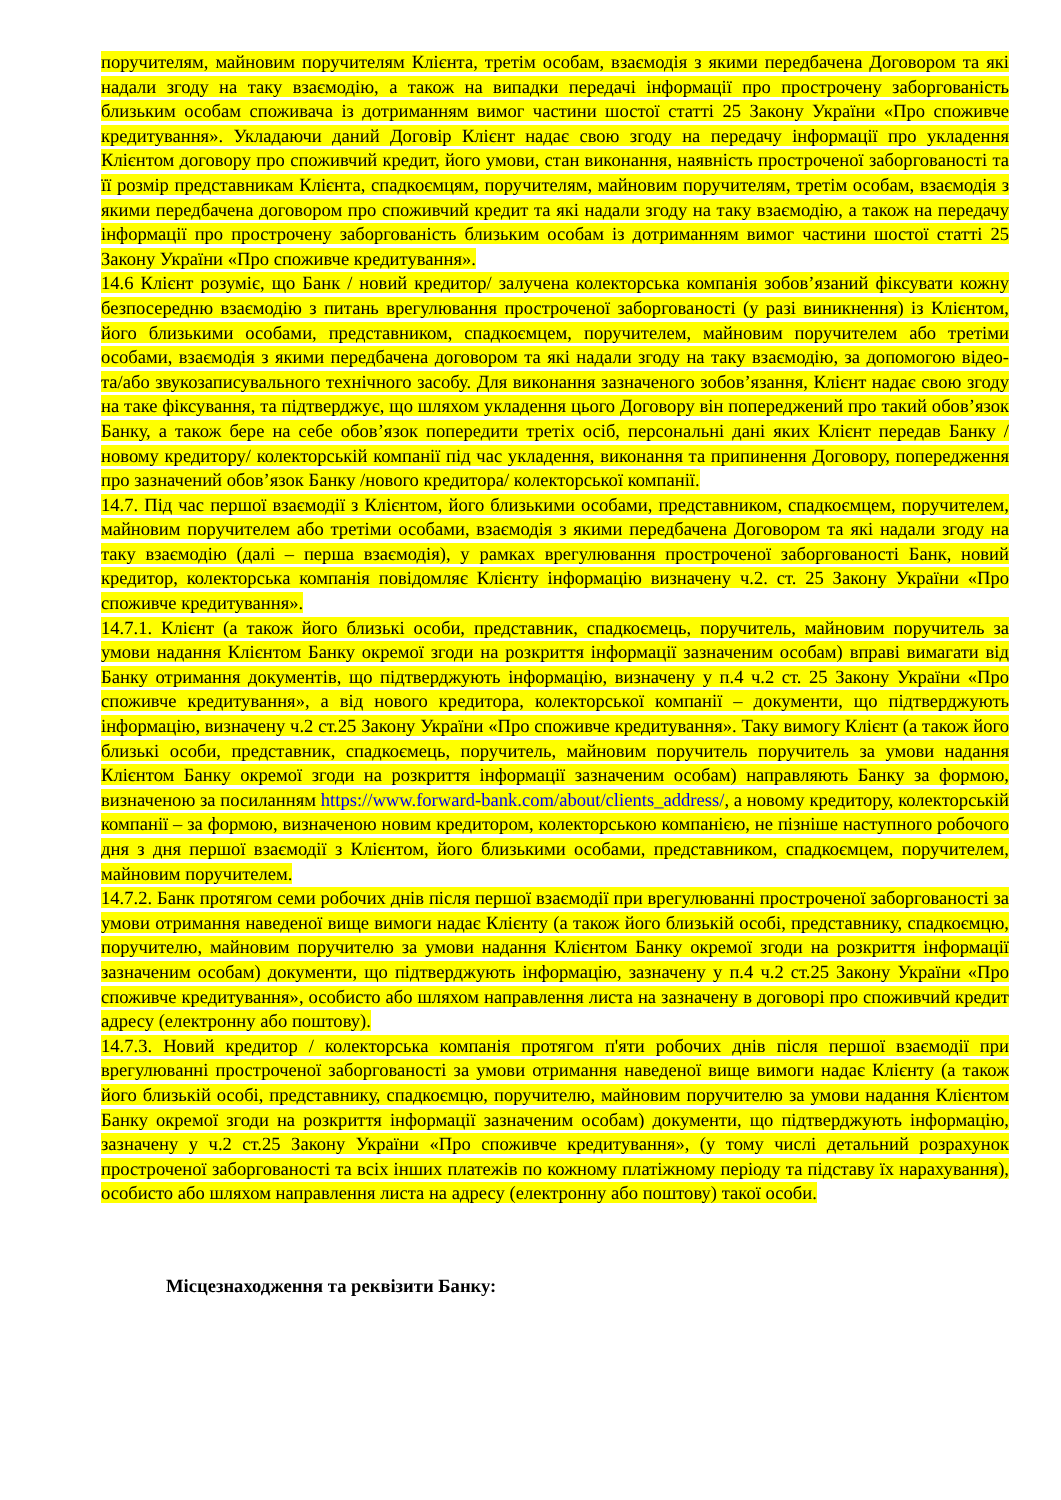поручителям, майновим поручителям Клієнта, третім особам, взаємодія з якими передбачена Договором та які надали згоду на таку взаємодію, а також на випадки передачі інформації про прострочену заборгованість близьким особам споживача із дотриманням вимог частини шостої статті 25 Закону України «Про споживче кредитування». Укладаючи даний Договір Клієнт надає свою згоду на передачу інформації про укладення Клієнтом договору про споживчий кредит, його умови, стан виконання, наявність простроченої заборгованості та її розмір представникам Клієнта, спадкоємцям, поручителям, майновим поручителям, третім особам, взаємодія з якими передбачена договором про споживчий кредит та які надали згоду на таку взаємодію, а також на передачу інформації про прострочену заборгованість близьким особам із дотриманням вимог частини шостої статті 25 Закону України «Про споживче кредитування».
14.6 Клієнт розуміє, що Банк / новий кредитор/ залучена колекторська компанія зобов’язаний фіксувати кожну безпосередню взаємодію з питань врегулювання простроченої заборгованості (у разі виникнення) із Клієнтом, його близькими особами, представником, спадкоємцем, поручителем, майновим поручителем або третіми особами, взаємодія з якими передбачена договором та які надали згоду на таку взаємодію, за допомогою відео- та/або звукозаписувального технічного засобу. Для виконання зазначеного зобов’язання, Клієнт надає свою згоду на таке фіксування, та підтверджує, що шляхом укладення цього Договору він попереджений про такий обов’язок Банку, а також бере на себе обов’язок попередити третіх осіб, персональні дані яких Клієнт передав Банку /новому кредитору/ колекторській компанії під час укладення, виконання та припинення Договору, попередження про зазначений обов’язок Банку /нового кредитора/ колекторської компанії.
14.7. Під час першої взаємодії з Клієнтом, його близькими особами, представником, спадкоємцем, поручителем, майновим поручителем або третіми особами, взаємодія з якими передбачена Договором та які надали згоду на таку взаємодію (далі – перша взаємодія), у рамках врегулювання простроченої заборгованості Банк, новий кредитор, колекторська компанія повідомляє Клієнту інформацію визначену ч.2. ст. 25 Закону України «Про споживче кредитування».
14.7.1. Клієнт (а також його близькі особи, представник, спадкоємець, поручитель, майновим поручитель за умови надання Клієнтом Банку окремої згоди на розкриття інформації зазначеним особам) вправі вимагати від Банку отримання документів, що підтверджують інформацію, визначену у п.4 ч.2 ст. 25 Закону України «Про споживче кредитування», а від нового кредитора, колекторської компанії – документи, що підтверджують інформацію, визначену ч.2 ст.25 Закону України «Про споживче кредитування». Таку вимогу Клієнт (а також його близькі особи, представник, спадкоємець, поручитель, майновим поручитель поручитель за умови надання Клієнтом Банку окремої згоди на розкриття інформації зазначеним особам) направляють Банку за формою, визначеною за посиланням https://www.forward-bank.com/about/clients_address/, а новому кредитору, колекторській компанії – за формою, визначеною новим кредитором, колекторською компанією, не пізніше наступного робочого дня з дня першої взаємодії з Клієнтом, його близькими особами, представником, спадкоємцем, поручителем, майновим поручителем.
14.7.2. Банк протягом семи робочих днів після першої взаємодії при врегулюванні простроченої заборгованості за умови отримання наведеної вище вимоги надає Клієнту (а також його близькій особі, представнику, спадкоємцю, поручителю, майновим поручителю за умови надання Клієнтом Банку окремої згоди на розкриття інформації зазначеним особам) документи, що підтверджують інформацію, зазначену у п.4 ч.2 ст.25 Закону України «Про споживче кредитування», особисто або шляхом направлення листа на зазначену в договорі про споживчий кредит адресу (електронну або поштову).
14.7.3. Новий кредитор / колекторська компанія протягом п'яти робочих днів після першої взаємодії при врегулюванні простроченої заборгованості за умови отримання наведеної вище вимоги надає Клієнту (а також його близькій особі, представнику, спадкоємцю, поручителю, майновим поручителю за умови надання Клієнтом Банку окремої згоди на розкриття інформації зазначеним особам) документи, що підтверджують інформацію, зазначену у ч.2 ст.25 Закону України «Про споживче кредитування», (у тому числі детальний розрахунок простроченої заборгованості та всіх інших платежів по кожному платіжному періоду та підставу їх нарахування), особисто або шляхом направлення листа на адресу (електронну або поштову) такої особи.
Місцезнаходження та реквізити Банку: